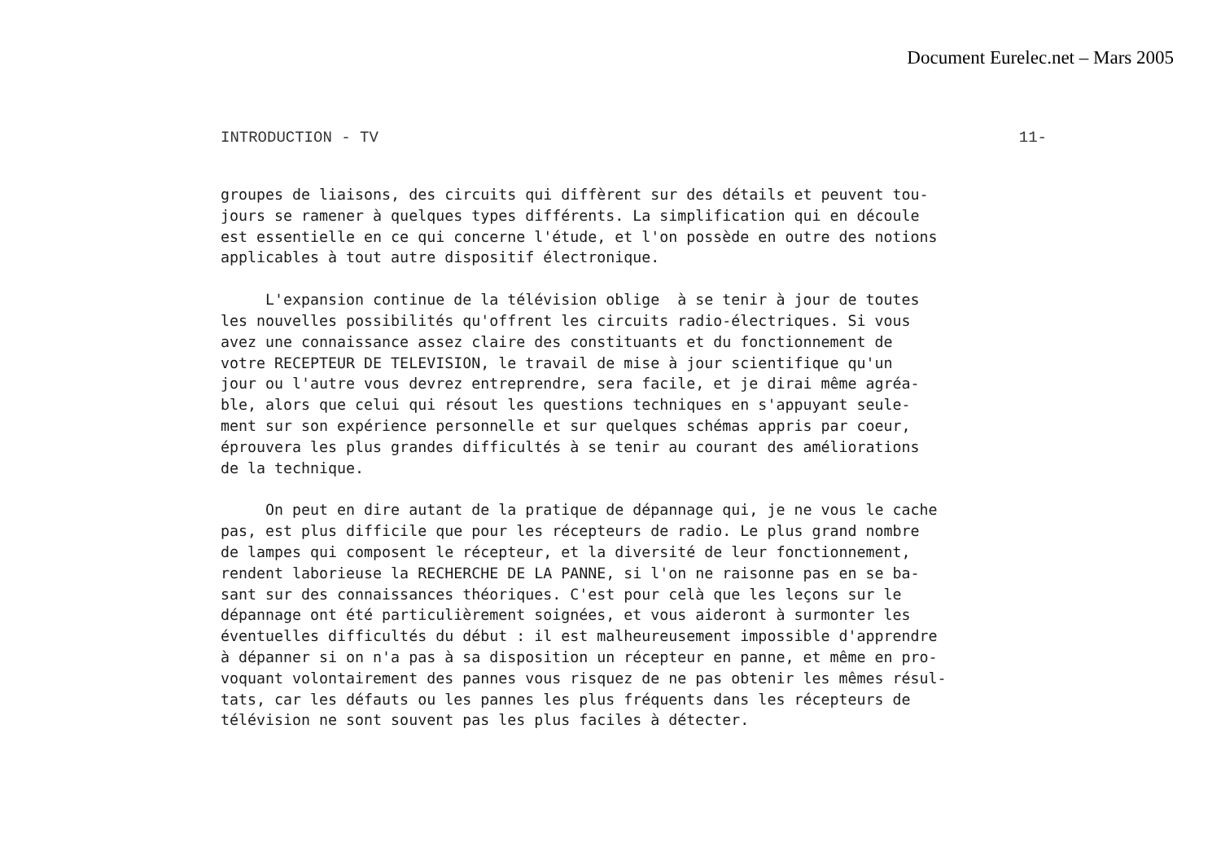Document Eurelec.net – Mars 2005
INTRODUCTION - TV 11-
groupes de liaisons, des circuits qui diffèrent sur des détails et peuvent tou- jours se ramener à quelques types différents. La simplification qui en découle est essentielle en ce qui concerne l'étude, et l'on possède en outre des notions applicables à tout autre dispositif électronique.
L'expansion continue de la télévision oblige à se tenir à jour de toutes les nouvelles possibilités qu'offrent les circuits radio-électriques. Si vous avez une connaissance assez claire des constituants et du fonctionnement de votre RECEPTEUR DE TELEVISION, le travail de mise à jour scientifique qu'un jour ou l'autre vous devrez entreprendre, sera facile, et je dirai même agréa- ble, alors que celui qui résout les questions techniques en s'appuyant seule- ment sur son expérience personnelle et sur quelques schémas appris par coeur, éprouvera les plus grandes difficultés à se tenir au courant des améliorations de la technique.
On peut en dire autant de la pratique de dépannage qui, je ne vous le cache pas, est plus difficile que pour les récepteurs de radio. Le plus grand nombre de lampes qui composent le récepteur, et la diversité de leur fonctionnement, rendent laborieuse la RECHERCHE DE LA PANNE, si l'on ne raisonne pas en se ba- sant sur des connaissances théoriques. C'est pour celà que les leçons sur le dépannage ont été particulièrement soignées, et vous aideront à surmonter les éventuelles difficultés du début : il est malheureusement impossible d'apprendre à dépanner si on n'a pas à sa disposition un récepteur en panne, et même en pro- voquant volontairement des pannes vous risquez de ne pas obtenir les mêmes résul- tats, car les défauts ou les pannes les plus fréquents dans les récepteurs de télévision ne sont souvent pas les plus faciles à détecter.